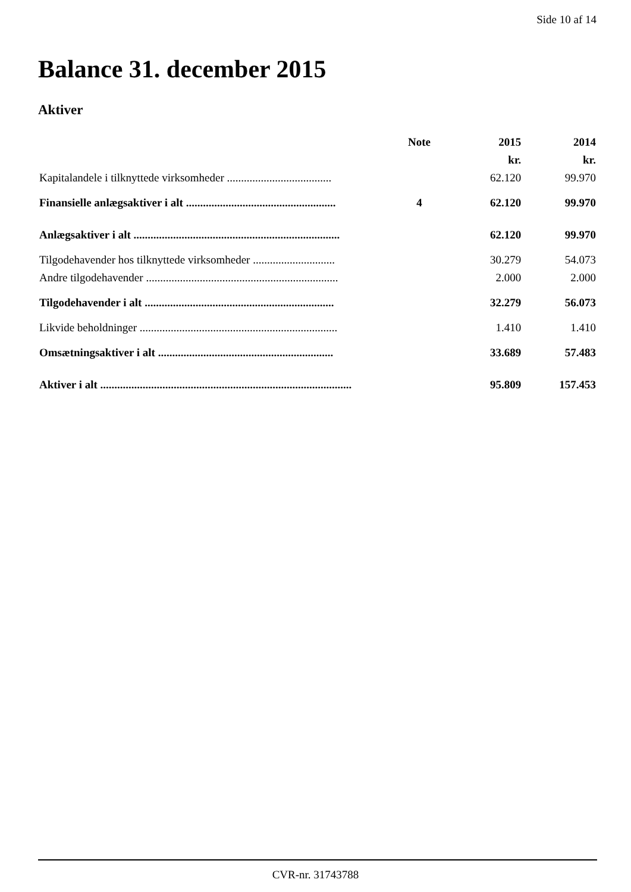Side 10 af 14
Balance 31. december 2015
Aktiver
| | Note | 2015 | 2014 |
| --- | --- | --- | --- |
| | | kr. | kr. |
| Kapitalandele i tilknyttede virksomheder ..................................... | | 62.120 | 99.970 |
| Finansielle anlægsaktiver i alt ..................................................... | 4 | 62.120 | 99.970 |
| Anlægsaktiver i alt ......................................................................... | | 62.120 | 99.970 |
| Tilgodehavender hos tilknyttede virksomheder ............................. | | 30.279 | 54.073 |
| Andre tilgodehavender .................................................................... | | 2.000 | 2.000 |
| Tilgodehavender i alt ................................................................... | | 32.279 | 56.073 |
| Likvide beholdninger ...................................................................... | | 1.410 | 1.410 |
| Omsætningsaktiver i alt .............................................................. | | 33.689 | 57.483 |
| Aktiver i alt ......................................................................................... | | 95.809 | 157.453 |
CVR-nr. 31743788